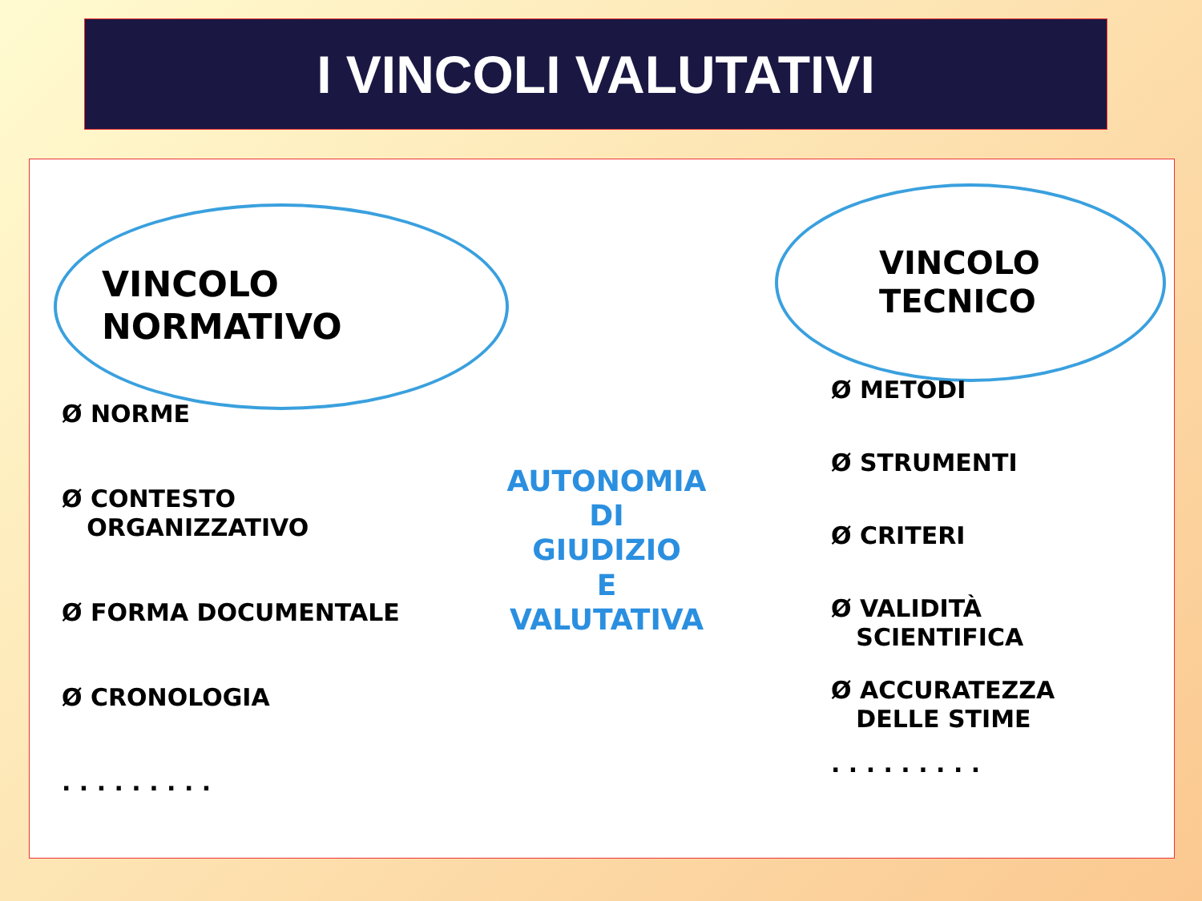I VINCOLI VALUTATIVI
VINCOLO
NORMATIVO
VINCOLO
TECNICO
Ø NORME
Ø CONTESTO
ORGANIZZATIVO
Ø FORMA DOCUMENTALE
Ø CRONOLOGIA
. . . . . . . . .
AUTONOMIA
DI
GIUDIZIO
E
VALUTATIVA
Ø METODI
Ø STRUMENTI
Ø CRITERI
Ø VALIDITÀ
SCIENTIFICA
Ø ACCURATEZZA
DELLE STIME
. . . . . . . . .